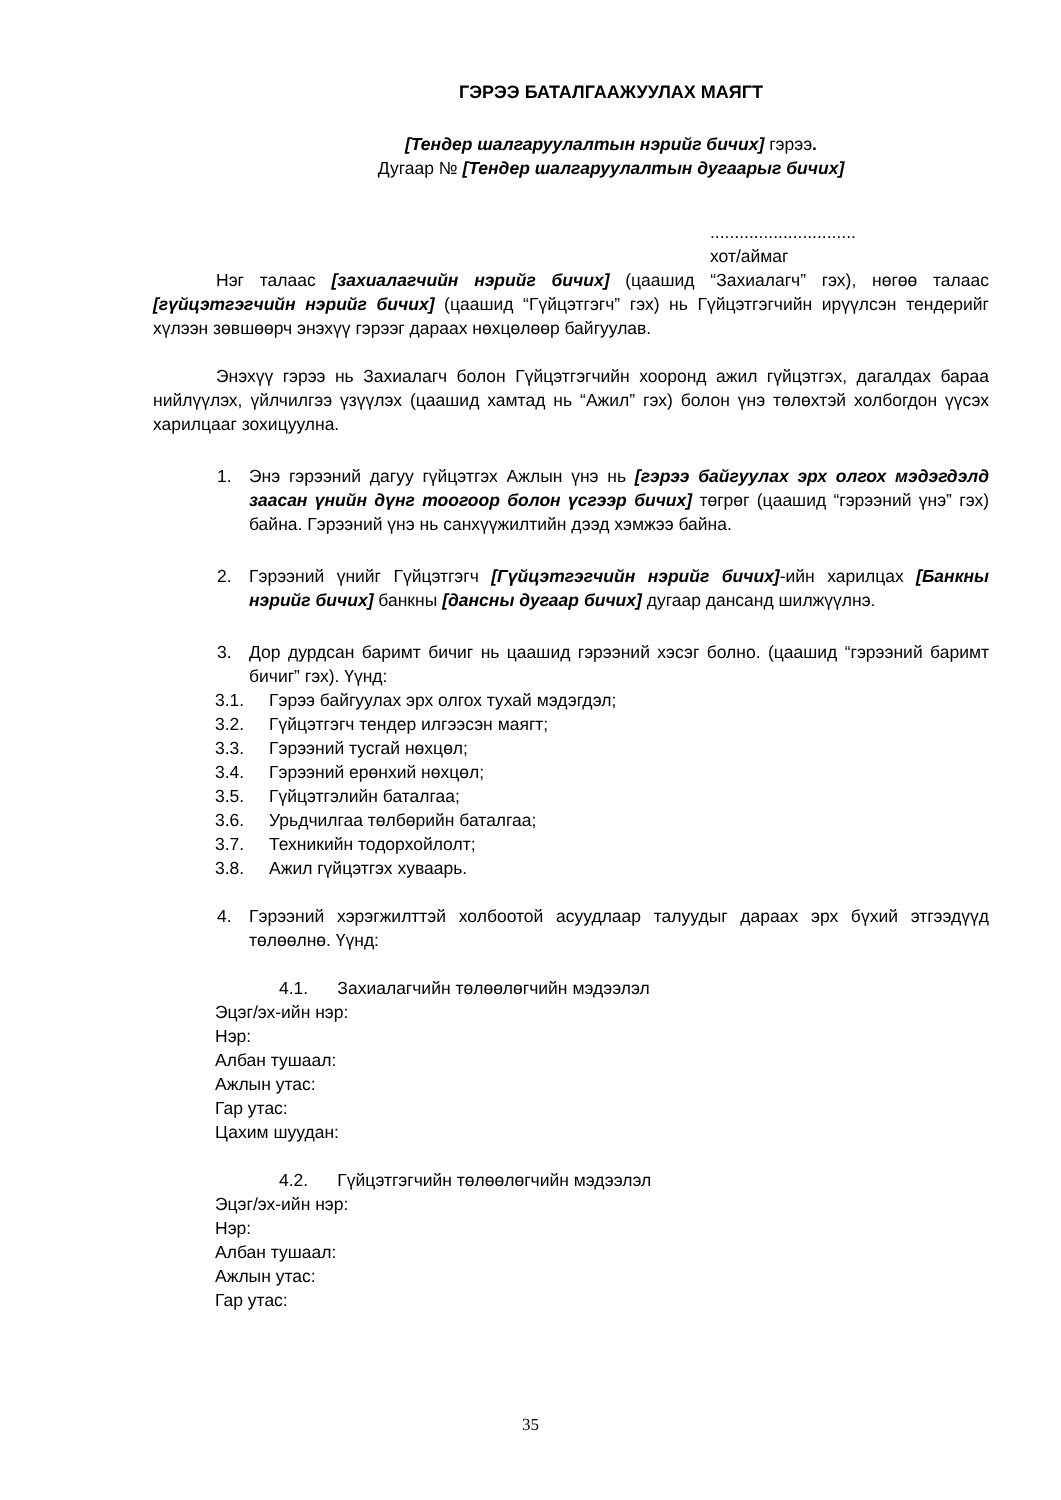ГЭРЭЭ БАТАЛГААЖУУЛАХ МАЯГТ
[Тендер шалгаруулалтын нэрийг бичих] гэрээ.
Дугаар № [Тендер шалгаруулалтын дугаарыг бичих]
..............................
хот/аймаг
Нэг талаас [захиалагчийн нэрийг бичих] (цаашид “Захиалагч” гэх), нөгөө талаас [гүйцэтгэгчийн нэрийг бичих] (цаашид “Гүйцэтгэгч” гэх) нь Гүйцэтгэгчийн ирүүлсэн тендерийг хүлээн зөвшөөрч энэхүү гэрээг дараах нөхцөлөөр байгуулав.
Энэхүү гэрээ нь Захиалагч болон Гүйцэтгэгчийн хооронд ажил гүйцэтгэх, дагалдах бараа нийлүүлэх, үйлчилгээ үзүүлэх (цаашид хамтад нь “Ажил” гэх) болон үнэ төлөхтэй холбогдон үүсэх харилцааг зохицуулна.
1. Энэ гэрээний дагуу гүйцэтгэх Ажлын үнэ нь [гэрээ байгуулах эрх олгох мэдэгдэлд заасан үнийн дүнг тоогоор болон үсгээр бичих] төгрөг (цаашид “гэрээний үнэ” гэх) байна. Гэрээний үнэ нь санхүүжилтийн дээд хэмжээ байна.
2. Гэрээний үнийг Гүйцэтгэгч [Гүйцэтгэгчийн нэрийг бичих]-ийн харилцах [Банкны нэрийг бичих] банкны [дансны дугаар бичих] дугаар дансанд шилжүүлнэ.
3. Дор дурдсан баримт бичиг нь цаашид гэрээний хэсэг болно. (цаашид “гэрээний баримт бичиг” гэх). Үүнд:
3.1. Гэрээ байгуулах эрх олгох тухай мэдэгдэл;
3.2. Гүйцэтгэгч тендер илгээсэн маягт;
3.3. Гэрээний тусгай нөхцөл;
3.4. Гэрээний ерөнхий нөхцөл;
3.5. Гүйцэтгэлийн баталгаа;
3.6. Урьдчилгаа төлбөрийн баталгаа;
3.7. Техникийн тодорхойлолт;
3.8. Ажил гүйцэтгэх хуваарь.
4. Гэрээний хэрэгжилттэй холбоотой асуудлаар талуудыг дараах эрх бүхий этгээдүүд төлөөлнө. Үүнд:
4.1. Захиалагчийн төлөөлөгчийн мэдээлэл
Эцэг/эх-ийн нэр:
Нэр:
Албан тушаал:
Ажлын утас:
Гар утас:
Цахим шуудан:
4.2. Гүйцэтгэгчийн төлөөлөгчийн мэдээлэл
Эцэг/эх-ийн нэр:
Нэр:
Албан тушаал:
Ажлын утас:
Гар утас:
35